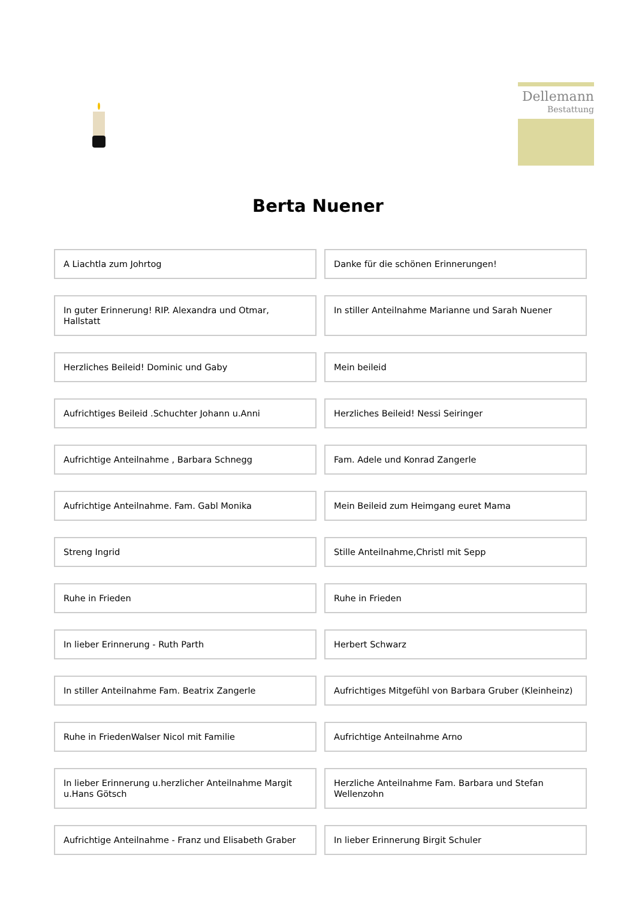Dellemann
Bestattung
Berta Nuener
A Liachtla zum Johrtog
Danke für die schönen Erinnerungen!
In guter Erinnerung! RIP. Alexandra und Otmar, Hallstatt
In stiller Anteilnahme Marianne und Sarah Nuener
Herzliches Beileid! Dominic und Gaby
Mein beileid
Aufrichtiges Beileid .Schuchter Johann u.Anni
Herzliches Beileid! Nessi Seiringer
Aufrichtige Anteilnahme , Barbara Schnegg
Fam. Adele und Konrad Zangerle
Aufrichtige Anteilnahme. Fam. Gabl Monika
Mein Beileid zum Heimgang euret Mama
Streng Ingrid
Stille Anteilnahme,Christl mit Sepp
Ruhe in Frieden
Ruhe in Frieden
In lieber Erinnerung - Ruth Parth
Herbert Schwarz
In stiller Anteilnahme Fam. Beatrix Zangerle
Aufrichtiges Mitgefühl von Barbara Gruber (Kleinheinz)
Ruhe in FriedenWalser Nicol mit Familie
Aufrichtige Anteilnahme Arno
In lieber Erinnerung u.herzlicher Anteilnahme Margit u.Hans Götsch
Herzliche Anteilnahme Fam. Barbara und Stefan Wellenzohn
Aufrichtige Anteilnahme - Franz und Elisabeth Graber
In lieber Erinnerung Birgit Schuler